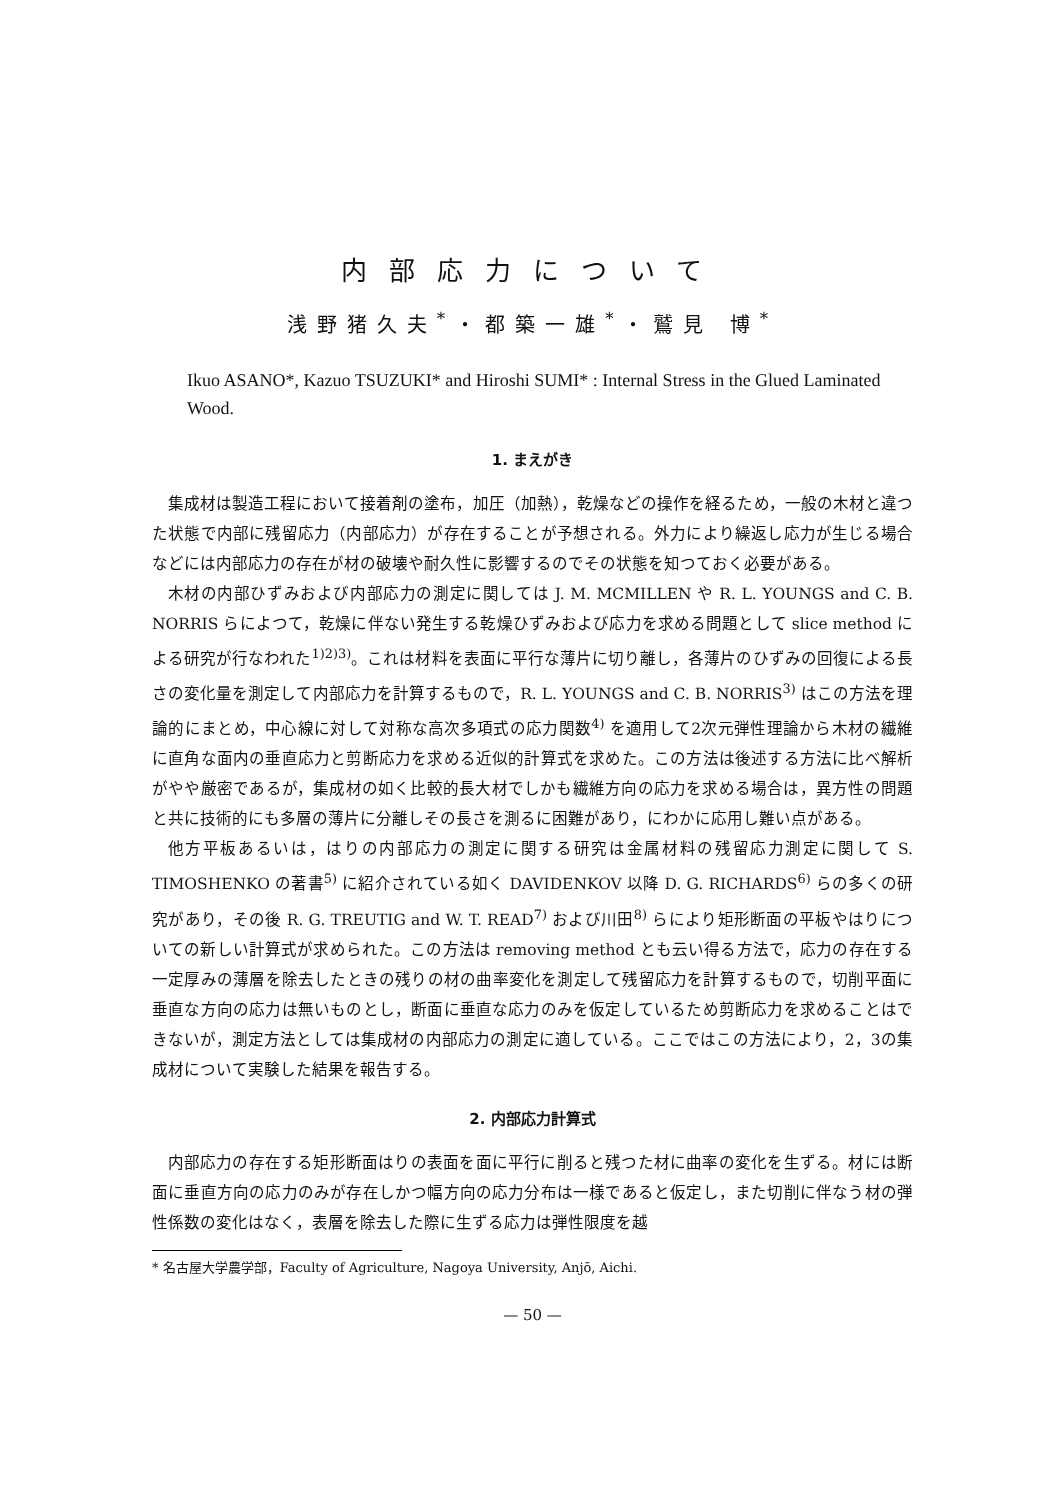内部応力について
浅野猪久夫<sup>*</sup>・都築一雄<sup>*</sup>・鷲見 博<sup>*</sup>
Ikuo ASANO*, Kazuo TSUZUKI* and Hiroshi SUMI* : Internal Stress in the Glued Laminated Wood.
1. まえがき
集成材は製造工程において接着剤の塗布，加圧（加熱），乾燥などの操作を経るため，一般の木材と違つた状態で内部に残留応力（内部応力）が存在することが予想される。外力により繰返し応力が生じる場合などには内部応力の存在が材の破壊や耐久性に影響するのでその状態を知つておく必要がある。
木材の内部ひずみおよび内部応力の測定に関しては J. M. MCMILLEN や R. L. YOUNGS and C. B. NORRIS らによつて，乾燥に伴ない発生する乾燥ひずみおよび応力を求める問題として slice method による研究が行なわれた<sup>1)2)3)</sup>。これは材料を表面に平行な薄片に切り離し，各薄片のひずみの回復による長さの変化量を測定して内部応力を計算するもので，R. L. YOUNGS and C. B. NORRIS<sup>3)</sup> はこの方法を理論的にまとめ，中心線に対して対称な高次多項式の応力関数<sup>4)</sup> を適用して2次元弾性理論から木材の繊維に直角な面内の垂直応力と剪断応力を求める近似的計算式を求めた。この方法は後述する方法に比べ解析がやや厳密であるが，集成材の如く比較的長大材でしかも繊維方向の応力を求める場合は，異方性の問題と共に技術的にも多層の薄片に分離しその長さを測るに困難があり，にわかに応用し難い点がある。
他方平板あるいは，はりの内部応力の測定に関する研究は金属材料の残留応力測定に関して S. TIMOSHENKO の著書<sup>5)</sup> に紹介されている如く DAVIDENKOV 以降 D. G. RICHARDS<sup>6)</sup> らの多くの研究があり，その後 R. G. TREUTIG and W. T. READ<sup>7)</sup> および川田<sup>8)</sup> らにより矩形断面の平板やはりについての新しい計算式が求められた。この方法は removing method とも云い得る方法で，応力の存在する一定厚みの薄層を除去したときの残りの材の曲率変化を測定して残留応力を計算するもので，切削平面に垂直な方向の応力は無いものとし，断面に垂直な応力のみを仮定しているため剪断応力を求めることはできないが，測定方法としては集成材の内部応力の測定に適している。ここではこの方法により，2，3の集成材について実験した結果を報告する。
2. 内部応力計算式
内部応力の存在する矩形断面はりの表面を面に平行に削ると残つた材に曲率の変化を生ずる。材には断面に垂直方向の応力のみが存在しかつ幅方向の応力分布は一様であると仮定し，また切削に伴なう材の弾性係数の変化はなく，表層を除去した際に生ずる応力は弾性限度を越
* 名古屋大学農学部，Faculty of Agriculture, Nagoya University, Anjō, Aichi.
— 50 —